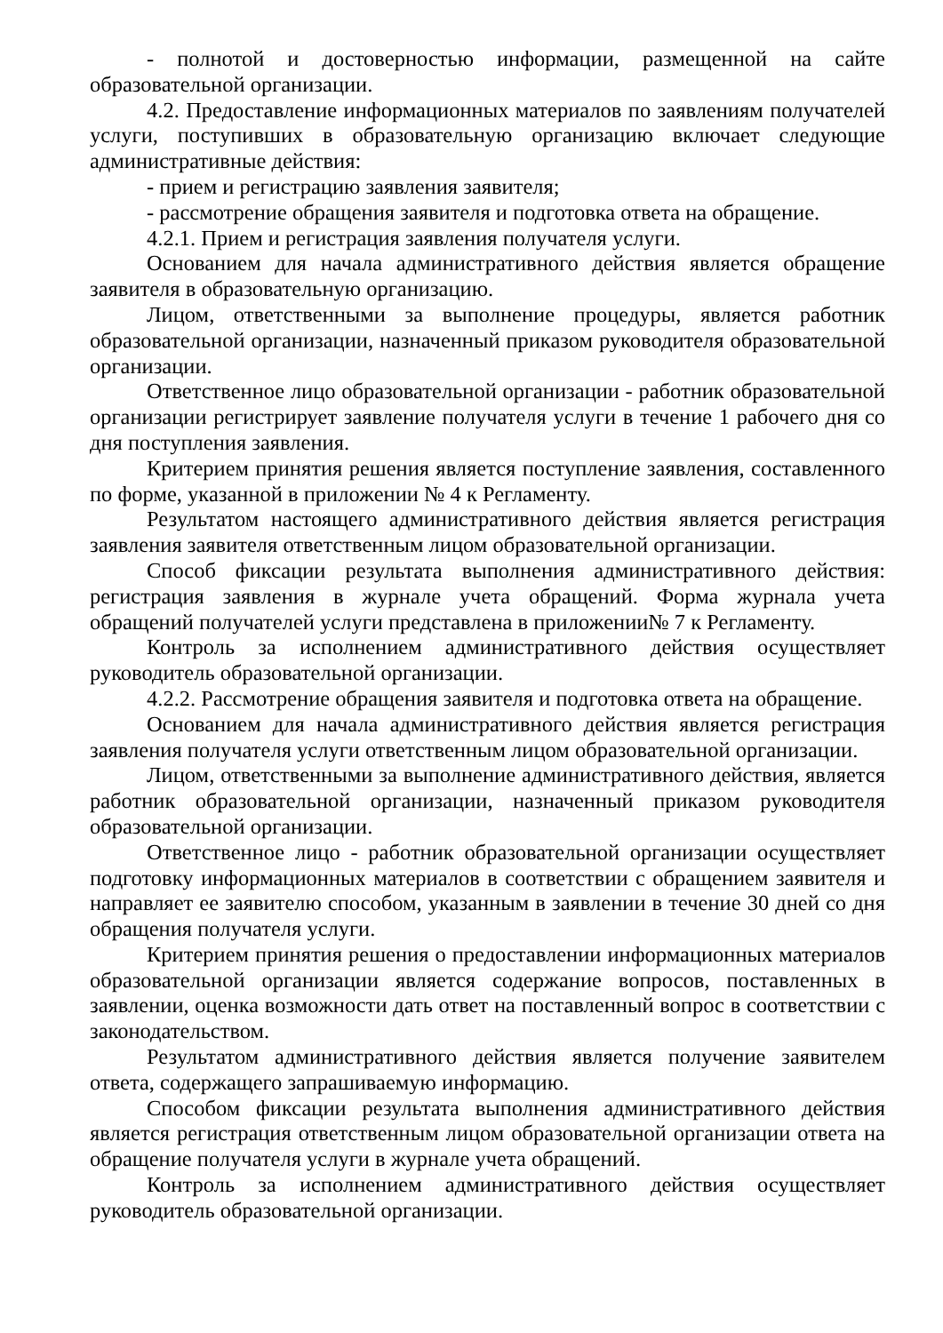- полнотой и достоверностью информации, размещенной на сайте образовательной организации.
4.2. Предоставление информационных материалов по заявлениям получателей услуги, поступивших в образовательную организацию включает следующие административные действия:
- прием и регистрацию заявления заявителя;
- рассмотрение обращения заявителя и подготовка ответа на обращение.
4.2.1. Прием и регистрация заявления получателя услуги.
Основанием для начала административного действия является обращение заявителя в образовательную организацию.
Лицом, ответственными за выполнение процедуры, является работник образовательной организации, назначенный приказом руководителя образовательной организации.
Ответственное лицо образовательной организации - работник образовательной организации регистрирует заявление получателя услуги в течение 1 рабочего дня со дня поступления заявления.
Критерием принятия решения является поступление заявления, составленного по форме, указанной в приложении № 4 к Регламенту.
Результатом настоящего административного действия является регистрация заявления заявителя ответственным лицом образовательной организации.
Способ фиксации результата выполнения административного действия: регистрация заявления в журнале учета обращений. Форма журнала учета обращений получателей услуги представлена в приложении№ 7 к Регламенту.
Контроль за исполнением административного действия осуществляет руководитель образовательной организации.
4.2.2. Рассмотрение обращения заявителя и подготовка ответа на обращение.
Основанием для начала административного действия является регистрация заявления получателя услуги ответственным лицом образовательной организации.
Лицом, ответственными за выполнение административного действия, является работник образовательной организации, назначенный приказом руководителя образовательной организации.
Ответственное лицо - работник образовательной организации осуществляет подготовку информационных материалов в соответствии с обращением заявителя и направляет ее заявителю способом, указанным в заявлении в течение 30 дней со дня обращения получателя услуги.
Критерием принятия решения о предоставлении информационных материалов образовательной организации является содержание вопросов, поставленных в заявлении, оценка возможности дать ответ на поставленный вопрос в соответствии с законодательством.
Результатом административного действия является получение заявителем ответа, содержащего запрашиваемую информацию.
Способом фиксации результата выполнения административного действия является регистрация ответственным лицом образовательной организации ответа на обращение получателя услуги в журнале учета обращений.
Контроль за исполнением административного действия осуществляет руководитель образовательной организации.